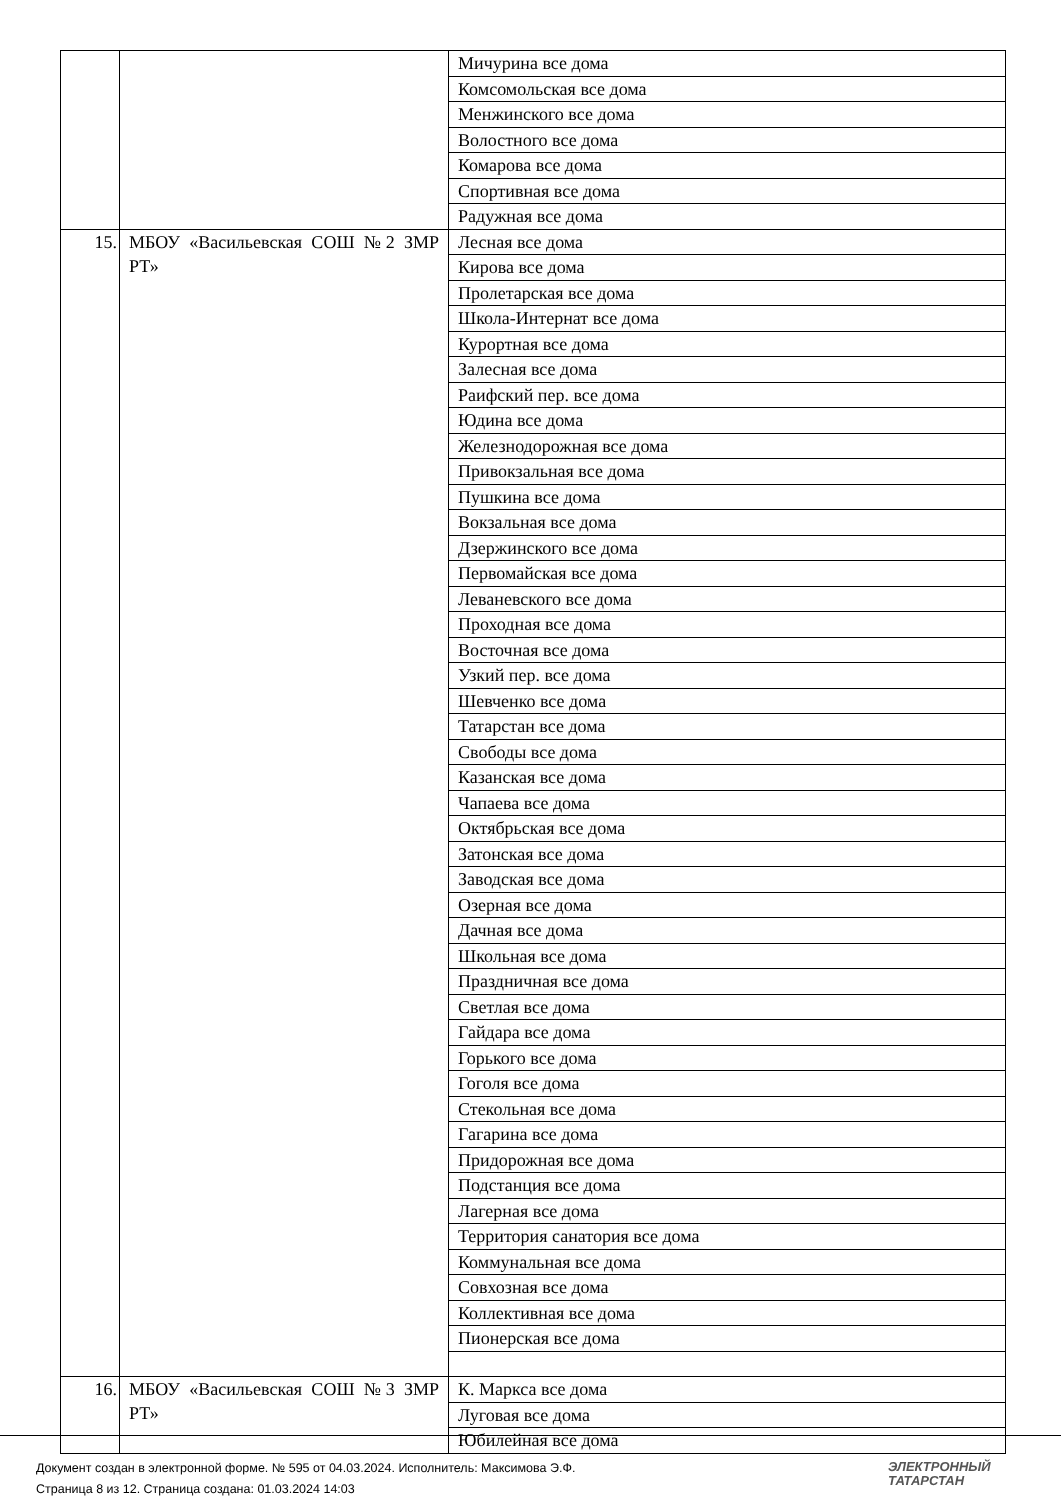| | | Мичурина все дома |
| | | Комсомольская все дома |
| | | Менжинского все дома |
| | | Волостного все дома |
| | | Комарова все дома |
| | | Спортивная все дома |
| | | Радужная все дома |
| 15. | МБОУ «Васильевская СОШ №2 ЗМР РТ» | Лесная все дома |
| | | Кирова все дома |
| | | Пролетарская все дома |
| | | Школа-Интернат все дома |
| | | Курортная все дома |
| | | Залесная все дома |
| | | Раифский пер. все дома |
| | | Юдина все дома |
| | | Железнодорожная все дома |
| | | Привокзальная все дома |
| | | Пушкина все дома |
| | | Вокзальная все дома |
| | | Дзержинского все дома |
| | | Первомайская все дома |
| | | Леваневского все дома |
| | | Проходная все дома |
| | | Восточная все дома |
| | | Узкий пер. все дома |
| | | Шевченко все дома |
| | | Татарстан все дома |
| | | Свободы все дома |
| | | Казанская все дома |
| | | Чапаева все дома |
| | | Октябрьская все дома |
| | | Затонская все дома |
| | | Заводская все дома |
| | | Озерная все дома |
| | | Дачная все дома |
| | | Школьная все дома |
| | | Праздничная все дома |
| | | Светлая все дома |
| | | Гайдара все дома |
| | | Горького все дома |
| | | Гоголя все дома |
| | | Стекольная все дома |
| | | Гагарина все дома |
| | | Придорожная все дома |
| | | Подстанция все дома |
| | | Лагерная все дома |
| | | Территория санатория все дома |
| | | Коммунальная все дома |
| | | Совхозная все дома |
| | | Коллективная все дома |
| | | Пионерская все дома |
| 16. | МБОУ «Васильевская СОШ №3 ЗМР РТ» | К. Маркса все дома |
| | | Луговая все дома |
| | | Юбилейная все дома |
Документ создан в электронной форме. № 595 от 04.03.2024. Исполнитель: Максимова Э.Ф.
Страница 8 из 12. Страница создана: 01.03.2024 14:03
ЭЛЕКТРОННЫЙ
ТАТАРСТАН